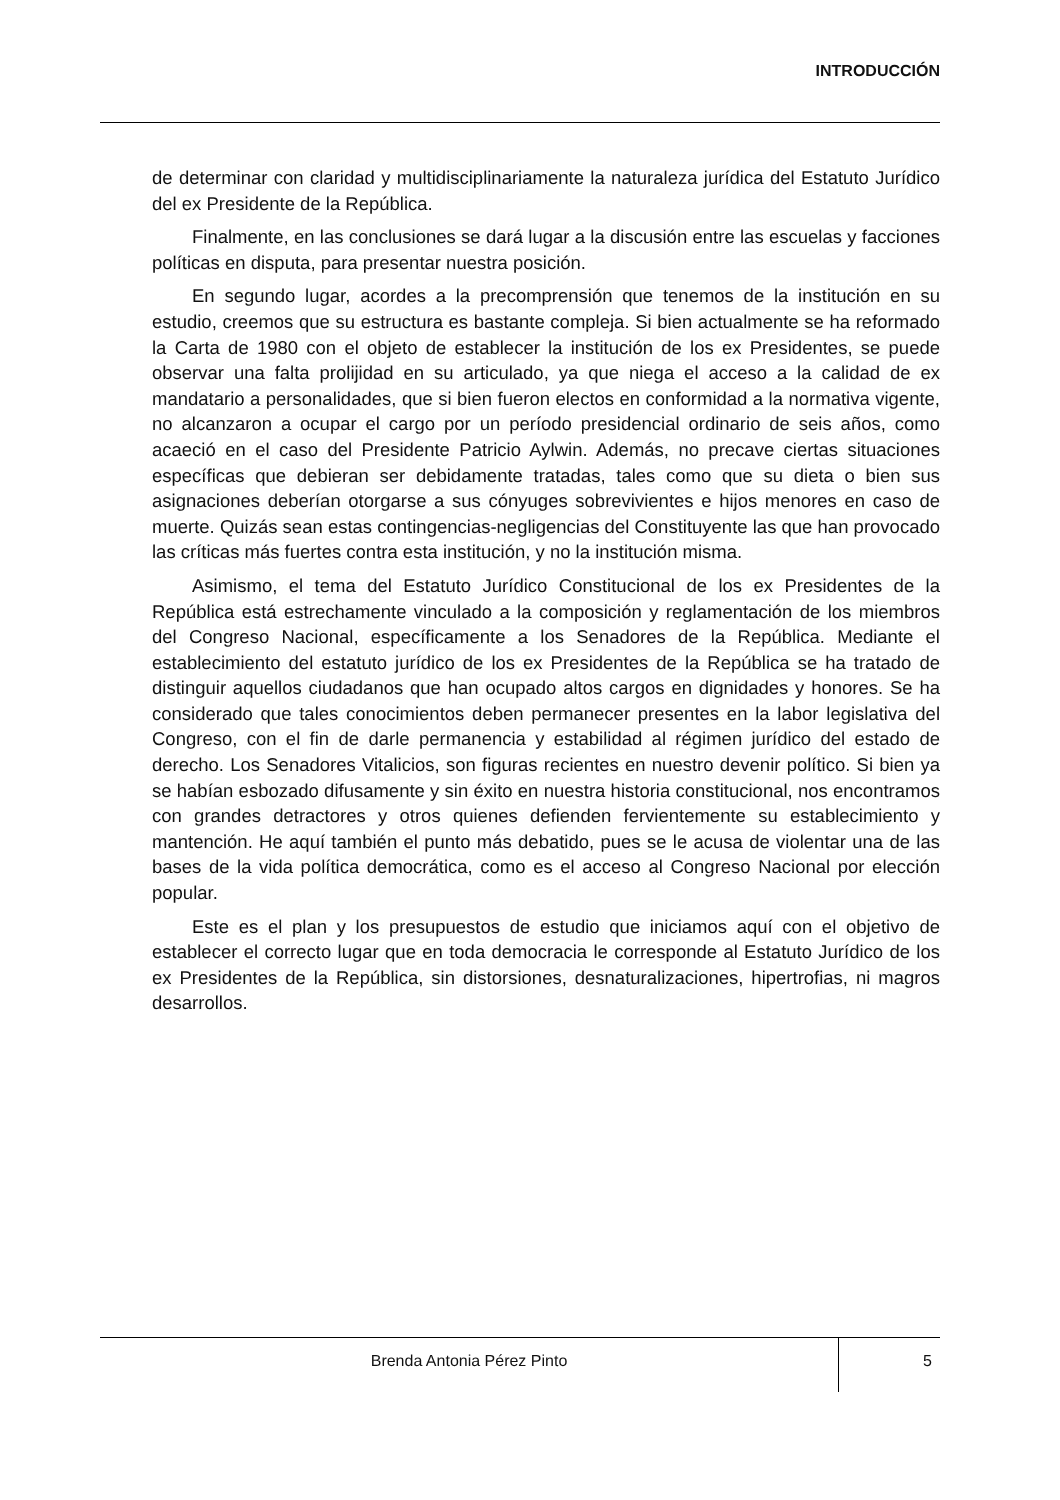INTRODUCCIÓN
de determinar con claridad y multidisciplinariamente la naturaleza jurídica del Estatuto Jurídico del ex Presidente de la República.
Finalmente, en las conclusiones se dará lugar a la discusión entre las escuelas y facciones políticas en disputa, para presentar nuestra posición.
En segundo lugar, acordes a la precomprensión que tenemos de la institución en su estudio, creemos que su estructura es bastante compleja. Si bien actualmente se ha reformado la Carta de 1980 con el objeto de establecer la institución de los ex Presidentes, se puede observar una falta prolijidad en su articulado, ya que niega el acceso a la calidad de ex mandatario a personalidades, que si bien fueron electos en conformidad a la normativa vigente, no alcanzaron a ocupar el cargo por un período presidencial ordinario de seis años, como acaeció en el caso del Presidente Patricio Aylwin. Además, no precave ciertas situaciones específicas que debieran ser debidamente tratadas, tales como que su dieta o bien sus asignaciones deberían otorgarse a sus cónyuges sobrevivientes e hijos menores en caso de muerte. Quizás sean estas contingencias-negligencias del Constituyente las que han provocado las críticas más fuertes contra esta institución, y no la institución misma.
Asimismo, el tema del Estatuto Jurídico Constitucional de los ex Presidentes de la República está estrechamente vinculado a la composición y reglamentación de los miembros del Congreso Nacional, específicamente a los Senadores de la República. Mediante el establecimiento del estatuto jurídico de los ex Presidentes de la República se ha tratado de distinguir aquellos ciudadanos que han ocupado altos cargos en dignidades y honores. Se ha considerado que tales conocimientos deben permanecer presentes en la labor legislativa del Congreso, con el fin de darle permanencia y estabilidad al régimen jurídico del estado de derecho. Los Senadores Vitalicios, son figuras recientes en nuestro devenir político. Si bien ya se habían esbozado difusamente y sin éxito en nuestra historia constitucional, nos encontramos con grandes detractores y otros quienes defienden fervientemente su establecimiento y mantención. He aquí también el punto más debatido, pues se le acusa de violentar una de las bases de la vida política democrática, como es el acceso al Congreso Nacional por elección popular.
Este es el plan y los presupuestos de estudio que iniciamos aquí con el objetivo de establecer el correcto lugar que en toda democracia le corresponde al Estatuto Jurídico de los ex Presidentes de la República, sin distorsiones, desnaturalizaciones, hipertrofias, ni magros desarrollos.
Brenda Antonia Pérez Pinto
5